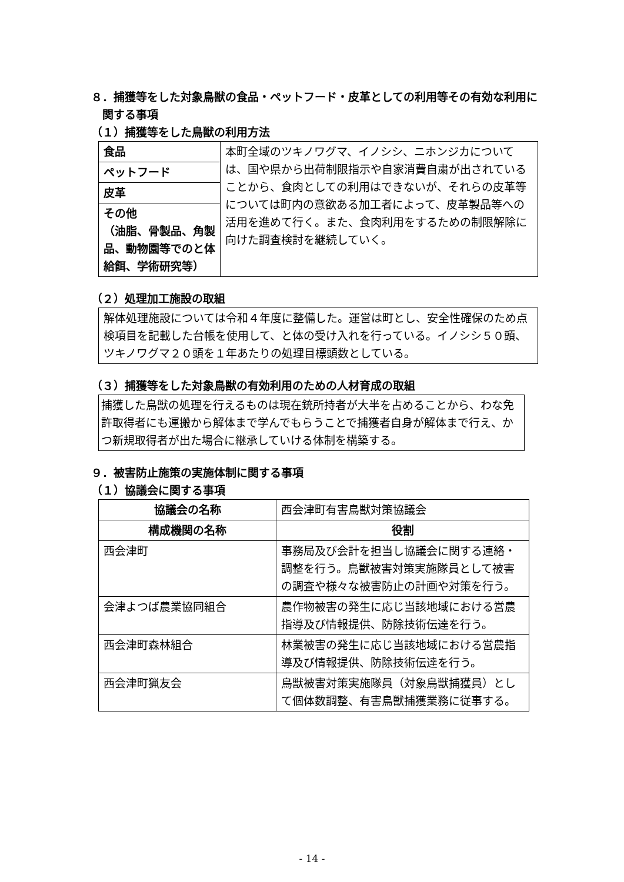８．捕獲等をした対象鳥獣の食品・ペットフード・皮革としての利用等その有効な利用に関する事項
（１）捕獲等をした鳥獣の利用方法
| 食品 | 本町全域のツキノワグマ、イノシシ、ニホンジカについては、国や県から出荷制限指示や自家消費自粛が出されていることから、食肉としての利用はできないが、それらの皮革等については町内の意欲ある加工者によって、皮革製品等への活用を進めて行く。また、食肉利用をするための制限解除に向けた調査検討を継続していく。 |
| ペットフード | |
| 皮革 | |
| その他 （油脂、骨製品、角製品、動物園等でのと体給餌、学術研究等） | |
（２）処理加工施設の取組
解体処理施設については令和４年度に整備した。運営は町とし、安全性確保のため点検項目を記載した台帳を使用して、と体の受け入れを行っている。イノシシ５０頭、ツキノワグマ２０頭を１年あたりの処理目標頭数としている。
（３）捕獲等をした対象鳥獣の有効利用のための人材育成の取組
捕獲した鳥獣の処理を行えるものは現在銃所持者が大半を占めることから、わな免許取得者にも運搬から解体まで学んでもらうことで捕獲者自身が解体まで行え、かつ新規取得者が出た場合に継承していける体制を構築する。
９．被害防止施策の実施体制に関する事項
（１）協議会に関する事項
| 協議会の名称 | 西会津町有害鳥獣対策協議会 |
| 構成機関の名称 | 役割 |
| 西会津町 | 事務局及び会計を担当し協議会に関する連絡・調整を行う。鳥獣被害対策実施隊員として被害の調査や様々な被害防止の計画や対策を行う。 |
| 会津よつば農業協同組合 | 農作物被害の発生に応じ当該地域における営農指導及び情報提供、防除技術伝達を行う。 |
| 西会津町森林組合 | 林業被害の発生に応じ当該地域における営農指導及び情報提供、防除技術伝達を行う。 |
| 西会津町猟友会 | 鳥獣被害対策実施隊員（対象鳥獣捕獲員）として個体数調整、有害鳥獣捕獲業務に従事する。 |
- 14 -